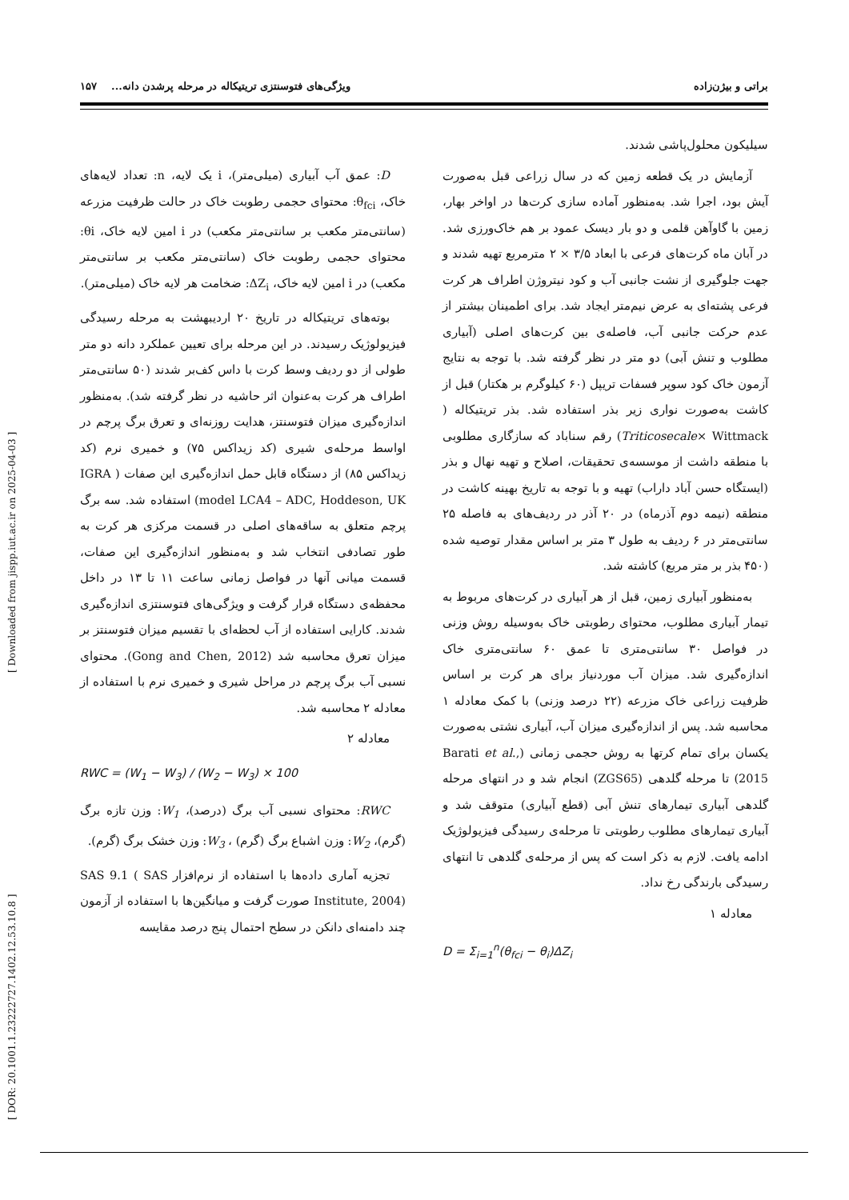براتی و بیژن‌زاده ویژگی‌های فتوسنتزی تریتیکاله در مرحله پرشدن دانه... ۱۵۷
سیلیکون محلول‌پاشی شدند.
آزمایش در یک قطعه زمین که در سال زراعی قبل به‌صورت آیش بود، اجرا شد. به‌منظور آماده سازی کرت‌ها در اواخر بهار، زمین با گاوآهن قلمی و دو بار دیسک عمود بر هم خاک‌ورزی شد. در آبان ماه کرت‌های فرعی با ابعاد ۳/۵ × ۲ مترمربع تهیه شدند و جهت جلوگیری از نشت جانبی آب و کود نیتروژن اطراف هر کرت فرعی پشته‌ای به عرض نیم‌متر ایجاد شد. برای اطمینان بیشتر از عدم حرکت جانبی آب، فاصله‌ی بین کرت‌های اصلی (آبیاری مطلوب و تنش آبی) دو متر در نظر گرفته شد. با توجه به نتایج آزمون خاک کود سوپر فسفات تریپل (۶۰ کیلوگرم بر هکتار) قبل از کاشت به‌صورت نواری زیر بذر استفاده شد. بذر تریتیکاله ( Triticosecale× Wittmack) رقم سناباد که سازگاری مطلوبی با منطقه داشت از موسسه‌ی تحقیقات، اصلاح و تهیه نهال و بذر (ایستگاه حسن آباد داراب) تهیه و با توجه به تاریخ بهینه کاشت در منطقه (نیمه دوم آذرماه) در ۲۰ آذر در ردیف‌های به فاصله ۲۵ سانتی‌متر در ۶ ردیف به طول ۳ متر بر اساس مقدار توصیه شده (۴۵۰ بذر بر متر مربع) کاشته شد.
به‌منظور آبیاری زمین، قبل از هر آبیاری در کرت‌های مربوط به تیمار آبیاری مطلوب، محتوای رطوبتی خاک به‌وسیله روش وزنی در فواصل ۳۰ سانتی‌متری تا عمق ۶۰ سانتی‌متری خاک اندازه‌گیری شد. میزان آب موردنیاز برای هر کرت بر اساس ظرفیت زراعی خاک مزرعه (۲۲ درصد وزنی) با کمک معادله ۱ محاسبه شد. پس از اندازه‌گیری میزان آب، آبیاری نشتی به‌صورت یکسان برای تمام کرتها به روش حجمی زمانی (Barati et al., 2015) تا مرحله گلدهی (ZGS65) انجام شد و در انتهای مرحله گلدهی آبیاری تیمارهای تنش آبی (قطع آبیاری) متوقف شد و آبیاری تیمارهای مطلوب رطوبتی تا مرحله‌ی رسیدگی فیزیولوژیک ادامه یافت. لازم به ذکر است که پس از مرحله‌ی گلدهی تا انتهای رسیدگی بارندگی رخ نداد.
معادله ۱
D = Σ<sub>i=1</sub><sup>n</sup>(θ<sub>fci</sub> − θ<sub>i</sub>)ΔZ<sub>i</sub>
D: عمق آب آبیاری (میلی‌متر)، i یک لایه، n: تعداد لایه‌های خاک، θ<sub>fci</sub>: محتوای حجمی رطوبت خاک در حالت ظرفیت مزرعه (سانتی‌متر مکعب بر سانتی‌متر مکعب) در i امین لایه خاک، θi: محتوای حجمی رطوبت خاک (سانتی‌متر مکعب بر سانتی‌متر مکعب) در i امین لایه خاک، ΔZ<sub>i</sub>: ضخامت هر لایه خاک (میلی‌متر).
بوته‌های تریتیکاله در تاریخ ۲۰ اردیبهشت به مرحله رسیدگی فیزیولوژیک رسیدند. در این مرحله برای تعیین عملکرد دانه دو متر طولی از دو ردیف وسط کرت با داس کف‌بر شدند (۵۰ سانتی‌متر اطراف هر کرت به‌عنوان اثر حاشیه در نظر گرفته شد). به‌منظور اندازه‌گیری میزان فتوسنتز، هدایت روزنه‌ای و تعرق برگ پرچم در اواسط مرحله‌ی شیری (کد زیداکس ۷۵) و خمیری نرم (کد زیداکس ۸۵) از دستگاه قابل حمل اندازه‌گیری این صفات ( IGRA model LCA4 – ADC, Hoddeson, UK) استفاده شد. سه برگ پرچم متعلق به ساقه‌های اصلی در قسمت مرکزی هر کرت به طور تصادفی انتخاب شد و به‌منظور اندازه‌گیری این صفات، قسمت میانی آنها در فواصل زمانی ساعت ۱۱ تا ۱۳ در داخل محفظه‌ی دستگاه قرار گرفت و ویژگی‌های فتوسنتزی اندازه‌گیری شدند. کارایی استفاده از آب لحظه‌ای با تقسیم میزان فتوسنتز بر میزان تعرق محاسبه شد (Gong and Chen, 2012). محتوای نسبی آب برگ پرچم در مراحل شیری و خمیری نرم با استفاده از معادله ۲ محاسبه شد.
معادله ۲
RWC = (W<sub>1</sub> − W<sub>3</sub>) / (W<sub>2</sub> − W<sub>3</sub>) × 100
RWC: محتوای نسبی آب برگ (درصد)، W<sub>1</sub>: وزن تازه برگ (گرم)، W<sub>2</sub>: وزن اشباع برگ (گرم) ، W<sub>3</sub>: وزن خشک برگ (گرم).
تجزیه آماری داده‌ها با استفاده از نرم‌افزار SAS 9.1 ( SAS Institute, 2004) صورت گرفت و میانگین‌ها با استفاده از آزمون چند دامنه‌ای دانکن در سطح احتمال پنج درصد مقایسه
[ DOR: 20.1001.1.23222727.1402.12.53.10.8 ] [ Downloaded from jispp.iut.ac.ir on 2025-04-03 ]